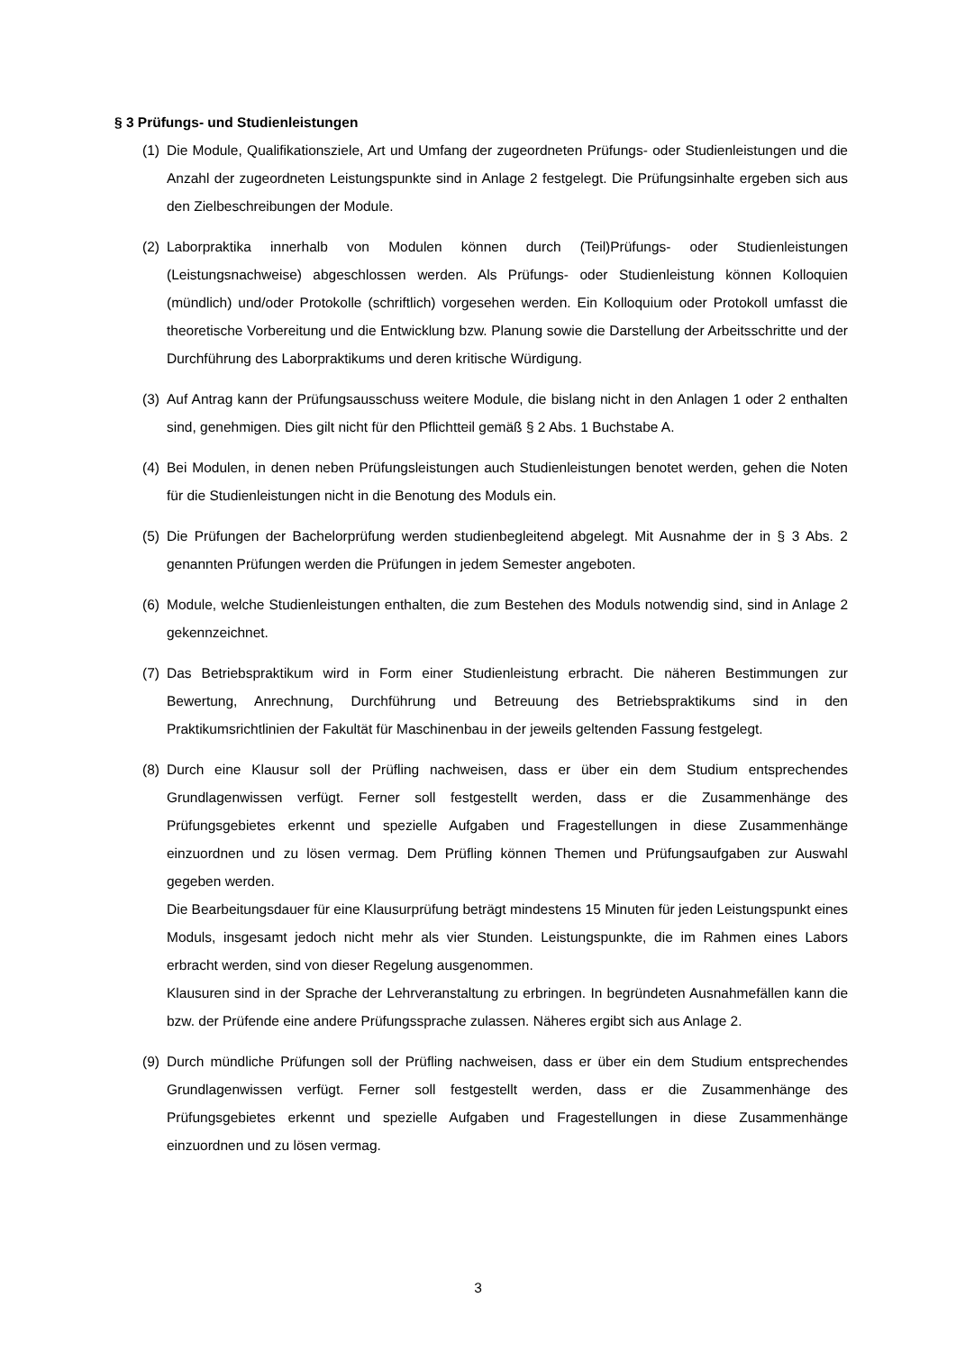§ 3 Prüfungs- und Studienleistungen
(1) Die Module, Qualifikationsziele, Art und Umfang der zugeordneten Prüfungs- oder Studienleistungen und die Anzahl der zugeordneten Leistungspunkte sind in Anlage 2 festgelegt. Die Prüfungsinhalte ergeben sich aus den Zielbeschreibungen der Module.
(2) Laborpraktika innerhalb von Modulen können durch (Teil)Prüfungs- oder Studienleistungen (Leistungsnachweise) abgeschlossen werden. Als Prüfungs- oder Studienleistung können Kolloquien (mündlich) und/oder Protokolle (schriftlich) vorgesehen werden. Ein Kolloquium oder Protokoll umfasst die theoretische Vorbereitung und die Entwicklung bzw. Planung sowie die Darstellung der Arbeitsschritte und der Durchführung des Laborpraktikums und deren kritische Würdigung.
(3) Auf Antrag kann der Prüfungsausschuss weitere Module, die bislang nicht in den Anlagen 1 oder 2 enthalten sind, genehmigen. Dies gilt nicht für den Pflichtteil gemäß § 2 Abs. 1 Buchstabe A.
(4) Bei Modulen, in denen neben Prüfungsleistungen auch Studienleistungen benotet werden, gehen die Noten für die Studienleistungen nicht in die Benotung des Moduls ein.
(5) Die Prüfungen der Bachelorprüfung werden studienbegleitend abgelegt. Mit Ausnahme der in § 3 Abs. 2 genannten Prüfungen werden die Prüfungen in jedem Semester angeboten.
(6) Module, welche Studienleistungen enthalten, die zum Bestehen des Moduls notwendig sind, sind in Anlage 2 gekennzeichnet.
(7) Das Betriebspraktikum wird in Form einer Studienleistung erbracht. Die näheren Bestimmungen zur Bewertung, Anrechnung, Durchführung und Betreuung des Betriebspraktikums sind in den Praktikumsrichtlinien der Fakultät für Maschinenbau in der jeweils geltenden Fassung festgelegt.
(8) Durch eine Klausur soll der Prüfling nachweisen, dass er über ein dem Studium entsprechendes Grundlagenwissen verfügt. Ferner soll festgestellt werden, dass er die Zusammenhänge des Prüfungsgebietes erkennt und spezielle Aufgaben und Fragestellungen in diese Zusammenhänge einzuordnen und zu lösen vermag. Dem Prüfling können Themen und Prüfungsaufgaben zur Auswahl gegeben werden.
Die Bearbeitungsdauer für eine Klausurprüfung beträgt mindestens 15 Minuten für jeden Leistungspunkt eines Moduls, insgesamt jedoch nicht mehr als vier Stunden. Leistungspunkte, die im Rahmen eines Labors erbracht werden, sind von dieser Regelung ausgenommen.
Klausuren sind in der Sprache der Lehrveranstaltung zu erbringen. In begründeten Ausnahmefällen kann die bzw. der Prüfende eine andere Prüfungssprache zulassen. Näheres ergibt sich aus Anlage 2.
(9) Durch mündliche Prüfungen soll der Prüfling nachweisen, dass er über ein dem Studium entsprechendes Grundlagenwissen verfügt. Ferner soll festgestellt werden, dass er die Zusammenhänge des Prüfungsgebietes erkennt und spezielle Aufgaben und Fragestellungen in diese Zusammenhänge einzuordnen und zu lösen vermag.
3